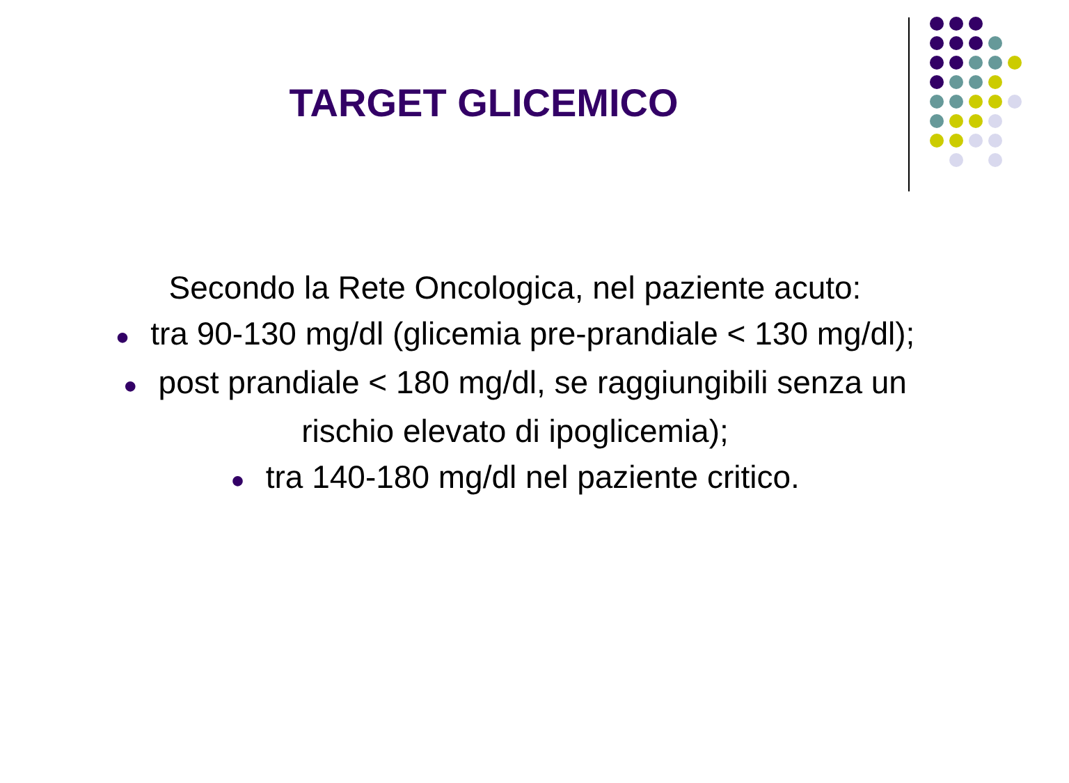TARGET GLICEMICO
Secondo la Rete Oncologica, nel paziente acuto:
● tra 90-130 mg/dl (glicemia pre-prandiale < 130 mg/dl);
● post prandiale < 180 mg/dl, se raggiungibili senza un rischio elevato di ipoglicemia);
● tra 140-180 mg/dl nel paziente critico.